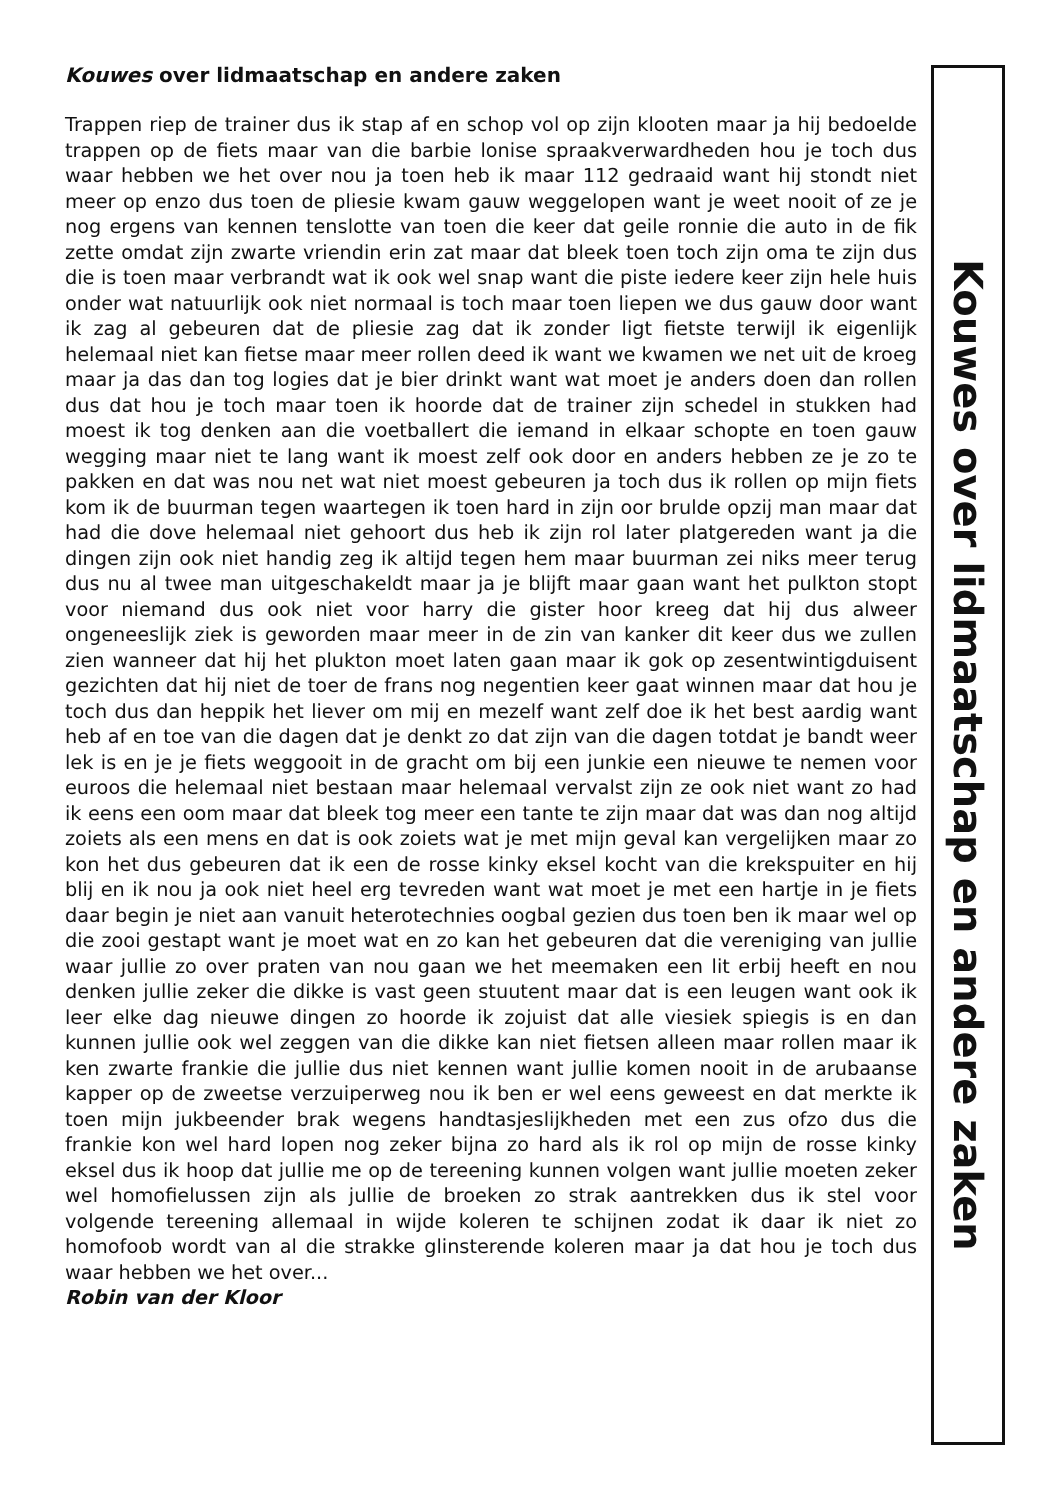Kouwes over lidmaatschap en andere zaken
Trappen riep de trainer dus ik stap af en schop vol op zijn klooten maar ja hij bedoelde trappen op de fiets maar van die barbie lonise spraakverwardheden hou je toch dus waar hebben we het over nou ja toen heb ik maar 112 gedraaid want hij stondt niet meer op enzo dus toen de pliesie kwam gauw weggelopen want je weet nooit of ze je nog ergens van kennen tenslotte van toen die keer dat geile ronnie die auto in de fik zette omdat zijn zwarte vriendin erin zat maar dat bleek toen toch zijn oma te zijn dus die is toen maar verbrandt wat ik ook wel snap want die piste iedere keer zijn hele huis onder wat natuurlijk ook niet normaal is toch maar toen liepen we dus gauw door want ik zag al gebeuren dat de pliesie zag dat ik zonder ligt fietste terwijl ik eigenlijk helemaal niet kan fietse maar meer rollen deed ik want we kwamen we net uit de kroeg maar ja das dan tog logies dat je bier drinkt want wat moet je anders doen dan rollen dus dat hou je toch maar toen ik hoorde dat de trainer zijn schedel in stukken had moest ik tog denken aan die voetballert die iemand in elkaar schopte en toen gauw wegging maar niet te lang want ik moest zelf ook door en anders hebben ze je zo te pakken en dat was nou net wat niet moest gebeuren ja toch dus ik rollen op mijn fiets kom ik de buurman tegen waartegen ik toen hard in zijn oor brulde opzij man maar dat had die dove helemaal niet gehoort dus heb ik zijn rol later platgereden want ja die dingen zijn ook niet handig zeg ik altijd tegen hem maar buurman zei niks meer terug dus nu al twee man uitgeschakeldt maar ja je blijft maar gaan want het pulkton stopt voor niemand dus ook niet voor harry die gister hoor kreeg dat hij dus alweer ongeneeslijk ziek is geworden maar meer in de zin van kanker dit keer dus we zullen zien wanneer dat hij het plukton moet laten gaan maar ik gok op zesentwintigduisent gezichten dat hij niet de toer de frans nog negentien keer gaat winnen maar dat hou je toch dus dan heppik het liever om mij en mezelf want zelf doe ik het best aardig want heb af en toe van die dagen dat je denkt zo dat zijn van die dagen totdat je bandt weer lek is en je je fiets weggooit in de gracht om bij een junkie een nieuwe te nemen voor euroos die helemaal niet bestaan maar helemaal vervalst zijn ze ook niet want zo had ik eens een oom maar dat bleek tog meer een tante te zijn maar dat was dan nog altijd zoiets als een mens en dat is ook zoiets wat je met mijn geval kan vergelijken maar zo kon het dus gebeuren dat ik een de rosse kinky eksel kocht van die krekspuiter en hij blij en ik nou ja ook niet heel erg tevreden want wat moet je met een hartje in je fiets daar begin je niet aan vanuit heterotechnies oogbal gezien dus toen ben ik maar wel op die zooi gestapt want je moet wat en zo kan het gebeuren dat die vereniging van jullie waar jullie zo over praten van nou gaan we het meemaken een lit erbij heeft en nou denken jullie zeker die dikke is vast geen stuutent maar dat is een leugen want ook ik leer elke dag nieuwe dingen zo hoorde ik zojuist dat alle viesiek spiegis is en dan kunnen jullie ook wel zeggen van die dikke kan niet fietsen alleen maar rollen maar ik ken zwarte frankie die jullie dus niet kennen want jullie komen nooit in de arubaanse kapper op de zweetse verzuiperweg nou ik ben er wel eens geweest en dat merkte ik toen mijn jukbeender brak wegens handtasjeslijkheden met een zus ofzo dus die frankie kon wel hard lopen nog zeker bijna zo hard als ik rol op mijn de rosse kinky eksel dus ik hoop dat jullie me op de tereening kunnen volgen want jullie moeten zeker wel homofielussen zijn als jullie de broeken zo strak aantrekken dus ik stel voor volgende tereening allemaal in wijde koleren te schijnen zodat ik daar ik niet zo homofoob wordt van al die strakke glinsterende koleren maar ja dat hou je toch dus waar hebben we het over...
Robin van der Kloor
Kouwes over lidmaatschap en andere zaken